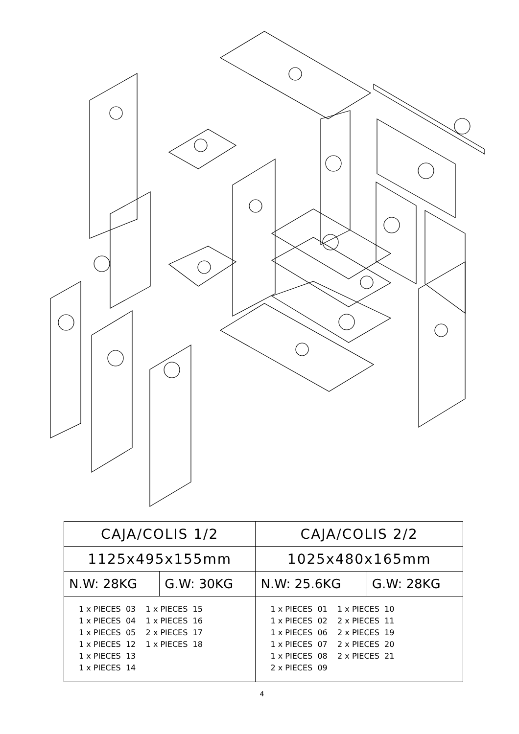| CAJA/COLIS 1/2 | | CAJA/COLIS 2/2 | |
| --- | --- | --- | --- |
| 1125x495x155mm | | 1025x480x165mm | |
| N.W: 28KG | G.W: 30KG | N.W: 25.6KG | G.W: 28KG |
| 1 x PIECES 03 1 x PIECES 15 1 x PIECES 04 1 x PIECES 16 1 x PIECES 05 2 x PIECES 17 1 x PIECES 12 1 x PIECES 18 1 x PIECES 13 1 x PIECES 14 | | 1 x PIECES 01 1 x PIECES 10 1 x PIECES 02 2 x PIECES 11 1 x PIECES 06 2 x PIECES 19 1 x PIECES 07 2 x PIECES 20 1 x PIECES 08 2 x PIECES 21 2 x PIECES 09 | |
4